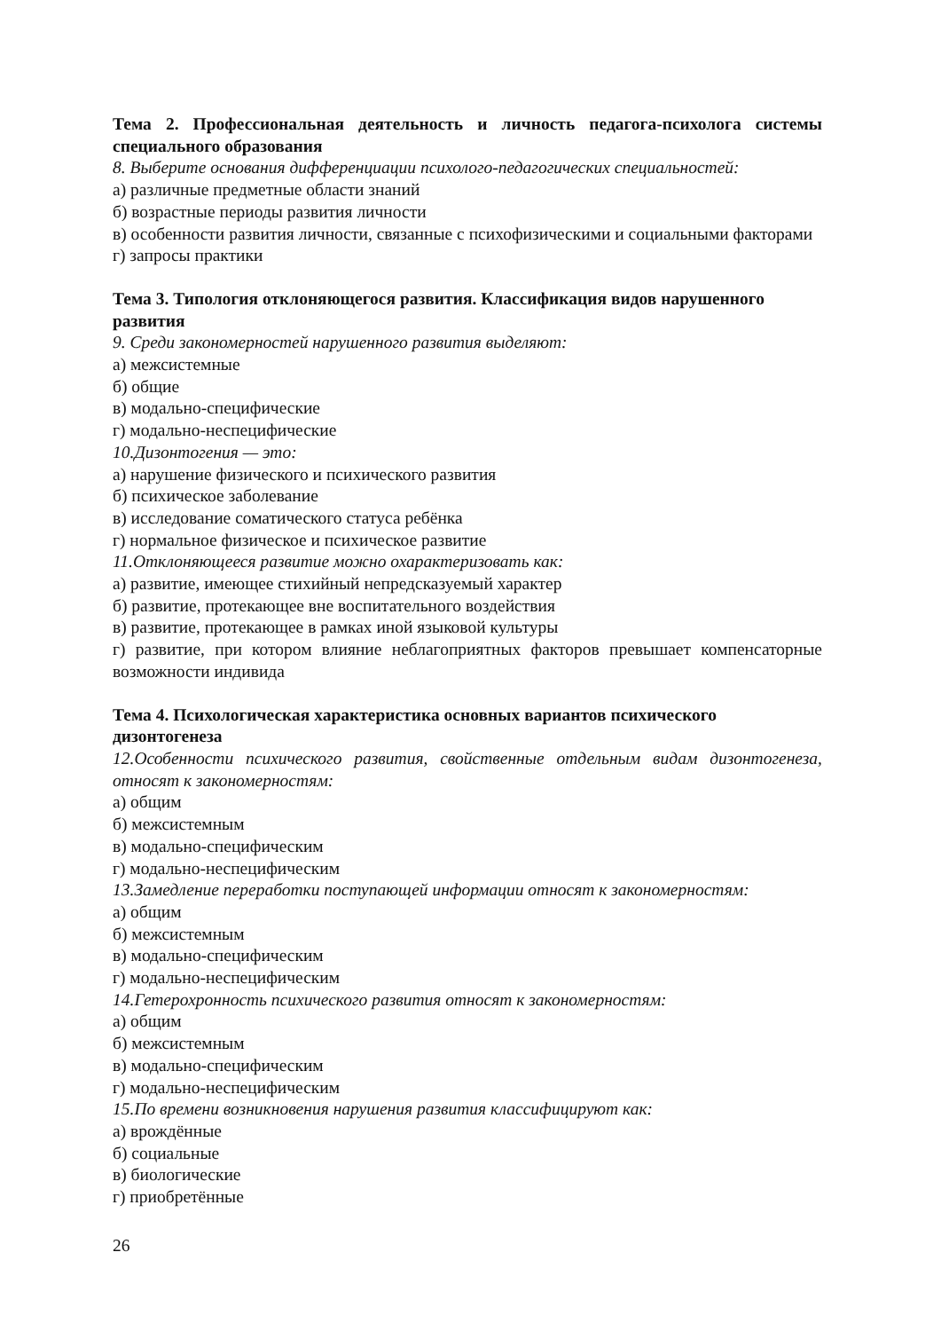Тема 2. Профессиональная деятельность и личность педагога-психолога системы специального образования
8. Выберите основания дифференциации психолого-педагогических специальностей:
а) различные предметные области знаний
б) возрастные периоды развития личности
в) особенности развития личности, связанные с психофизическими и социальными факторами
г) запросы практики
Тема 3. Типология отклоняющегося развития. Классификация видов нарушенного развития
9. Среди закономерностей нарушенного развития выделяют:
а) межсистемные
б) общие
в) модально-специфические
г) модально-неспецифические
10.Дизонтогения — это:
а) нарушение физического и психического развития
б) психическое заболевание
в) исследование соматического статуса ребёнка
г) нормальное физическое и психическое развитие
11.Отклоняющееся развитие можно охарактеризовать как:
а) развитие, имеющее стихийный непредсказуемый характер
б) развитие, протекающее вне воспитательного воздействия
в) развитие, протекающее в рамках иной языковой культуры
г) развитие, при котором влияние неблагоприятных факторов превышает компенсаторные возможности индивида
Тема 4. Психологическая характеристика основных вариантов психического дизонтогенеза
12.Особенности психического развития, свойственные отдельным видам дизонтогенеза, относят к закономерностям:
а) общим
б) межсистемным
в) модально-специфическим
г) модально-неспецифическим
13.Замедление переработки поступающей информации относят к закономерностям:
а) общим
б) межсистемным
в) модально-специфическим
г) модально-неспецифическим
14.Гетерохронность психического развития относят к закономерностям:
а) общим
б) межсистемным
в) модально-специфическим
г) модально-неспецифическим
15.По времени возникновения нарушения развития классифицируют как:
а) врождённые
б) социальные
в) биологические
г) приобретённые
26